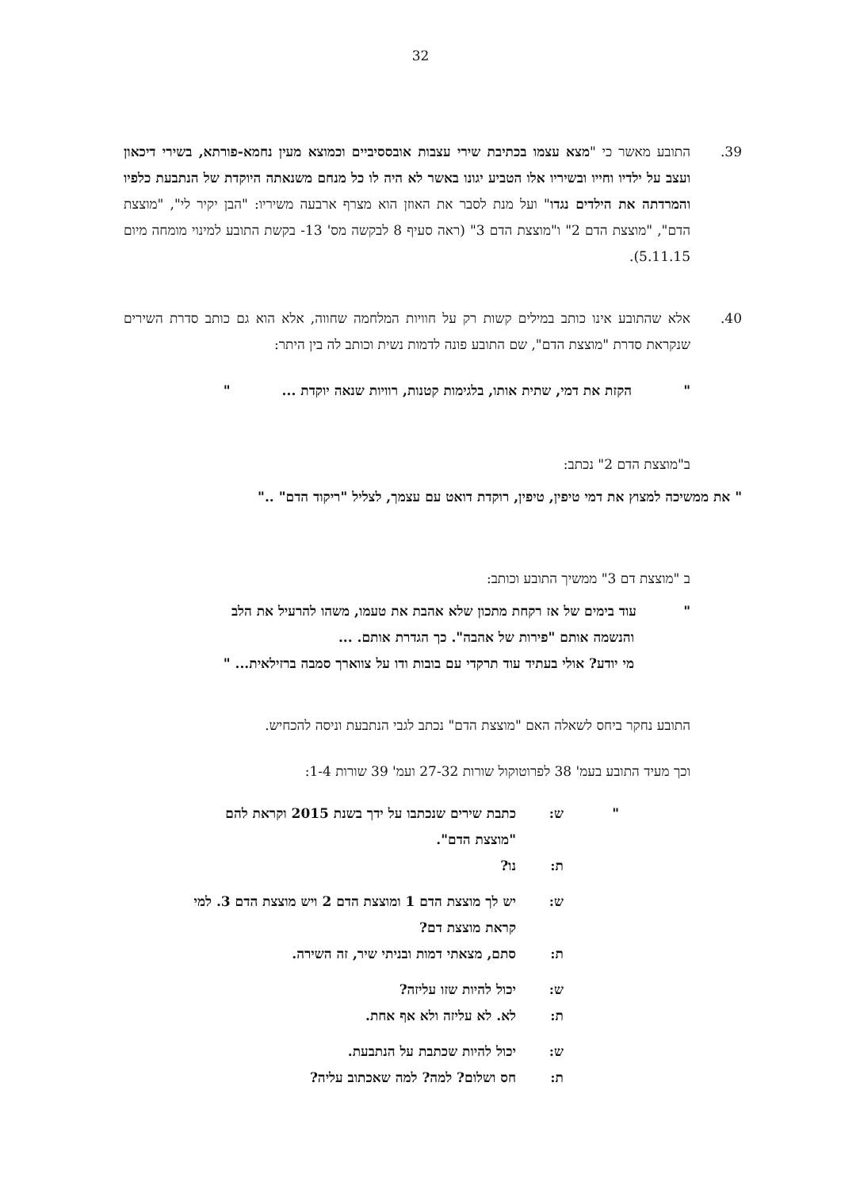32
39. התובע מאשר כי "מצא עצמו בכתיבת שירי עצבות אובססיביים וכמוצא מעין נחמא-פורתא, בשירי דיכאון ועצב על ילדיו וחייו ובשיריו אלו הטביע יגונו באשר לא היה לו כל מנחם משנאתה היוקדת של הנתבעת כלפיו והמרדתה את הילדים נגדו" ועל מנת לסבר את האוזן הוא מצרף ארבעה משיריו: "הבן יקיר לי", "מוצצת הדם", "מוצצת הדם 2" ו"מוצצת הדם 3" (ראה סעיף 8 לבקשה מס' 13- בקשת התובע למינוי מומחה מיום 5.11.15).
40. אלא שהתובע אינו כותב במילים קשות רק על חוויות המלחמה שחווה, אלא הוא גם כותב סדרת השירים שנקראת סדרת "מוצצת הדם", שם התובע פונה לדמות נשית וכותב לה בין היתר:
" הקזת את דמי, שתית אותו, בלגימות קטנות, רוויות שנאה יוקדת ... "
ב"מוצצת הדם 2" נכתב:
" את ממשיכה למצוץ את דמי טיפין, טיפין, רוקדת דואט עם עצמך, לצליל "ריקוד הדם" .."
ב "מוצצת דם 3" ממשיך התובע וכותב:
" עוד בימים של אז רקחת מתכון שלא אהבת את טעמו, משהו להרעיל את הלב
והנשמה אותם "פירות של אהבה". כך הגדרת אותם. ...
מי יודע? אולי בעתיד עוד תרקדי עם בובות ודו על צווארך סמבה ברזילאית... "
התובע נחקר ביחס לשאלה האם "מוצצת הדם" נכתב לגבי הנתבעת וניסה להכחיש.
וכך מעיד התובע בעמ' 38 לפרוטוקול שורות 27-32 ועמ' 39 שורות 1-4:
" ש: כתבת שירים שנכתבו על ידך בשנת 2015 וקראת להם "מוצצת הדם".
ת: נו?
ש: יש לך מוצצת הדם 1 ומוצצת הדם 2 ויש מוצצת הדם 3. למי קראת מוצצת דם?
ת: סתם, מצאתי דמות ובניתי שיר, זה השירה.
ש: יכול להיות שזו עליזה?
ת: לא. לא עליזה ולא אף אחת.
ש: יכול להיות שכתבת על הנתבעת.
ת: חס ושלום? למה? למה שאכתוב עליה?